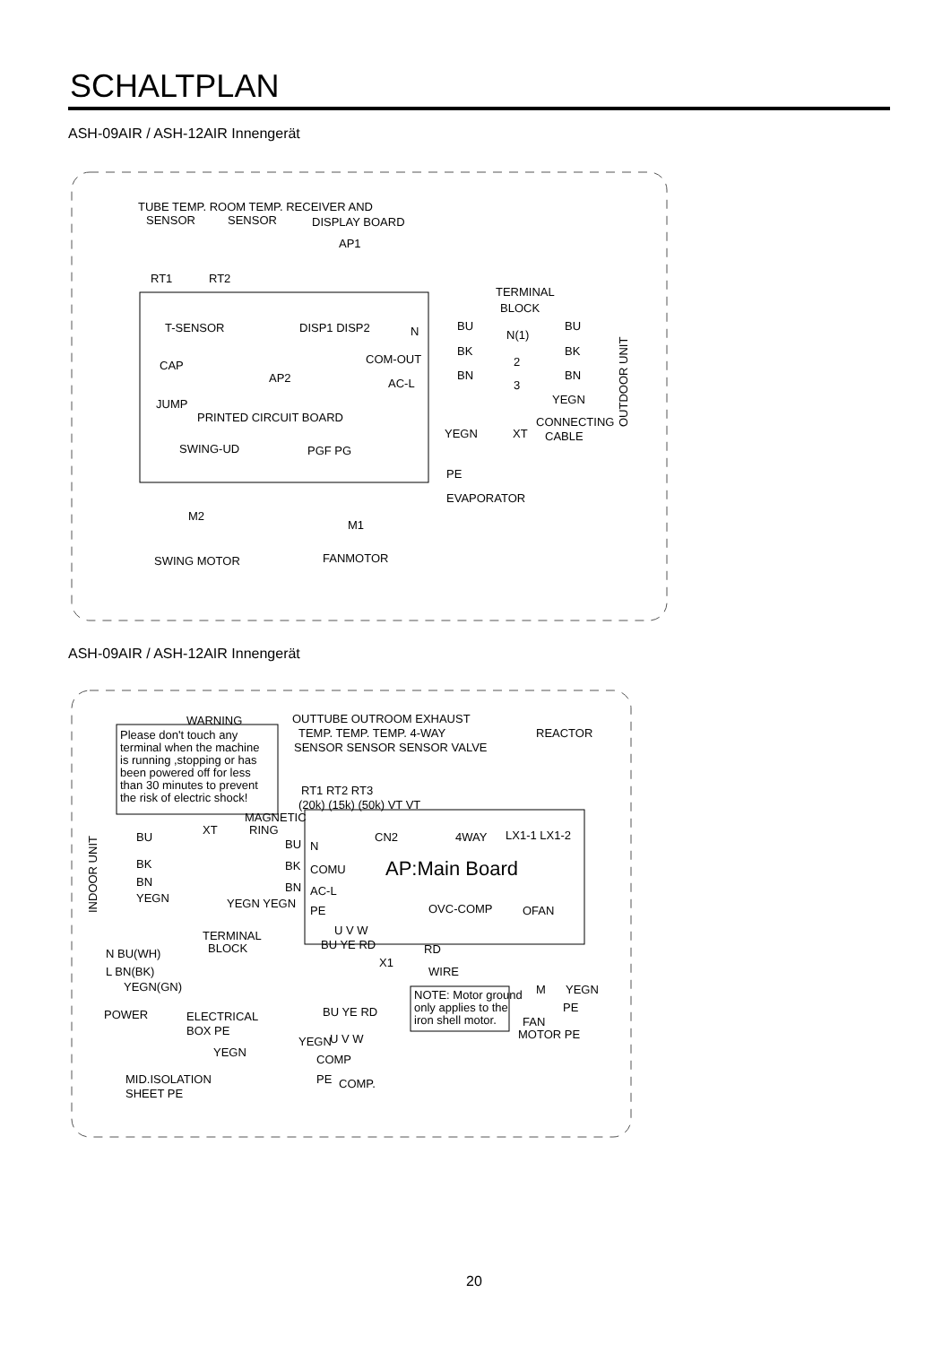SCHALTPLAN
ASH-09AIR / ASH-12AIR Innengerät
TUBE TEMP. ROOM TEMP. RECEIVER AND
SENSOR
SENSOR
DISPLAY BOARD
AP1
RT1
RT2
T-SENSOR
DISP1 DISP2
CAP
AP2
JUMP
PRINTED CIRCUIT BOARD
SWING-UD
PGF PG
M2
M1
SWING MOTOR
FANMOTOR
N
COM-OUT
AC-L
TERMINAL
BLOCK
N(1)
2
3
BU
BK
BN
BU
BK
BN
YEGN
CONNECTING
CABLE
XT
YEGN
PE
EVAPORATOR
OUTDOOR UNIT
ASH-09AIR / ASH-12AIR Innengerät
WARNING
Please don't touch any
terminal when the machine
is running ,stopping or has
been powered off for less
than 30 minutes to prevent
the risk of electric shock!
OUTTUBE OUTROOM EXHAUST
TEMP. TEMP. TEMP. 4-WAY
REACTOR
SENSOR SENSOR SENSOR VALVE
RT1 RT2 RT3
(20k) (15k) (50k) VT VT
MAGNETIC
RING
XT
CN2
4WAY
LX1-1 LX1-2
AP:Main Board
N
COMU
AC-L
PE
BU
BK
BN
YEGN YEGN
OVC-COMP
OFAN
U V W
TERMINAL
BLOCK
BU
BK
BN
YEGN
INDOOR UNIT
N BU(WH)
L BN(BK)
YEGN(GN)
POWER
ELECTRICAL
BOX PE
YEGN
MID.ISOLATION
SHEET PE
BU YE RD
RD
WIRE
X1
BU YE RD
U V W
YEGN
COMP
PE
COMP.
NOTE: Motor ground
only applies to the
iron shell motor.
M
YEGN
PE
FAN
MOTOR PE
20